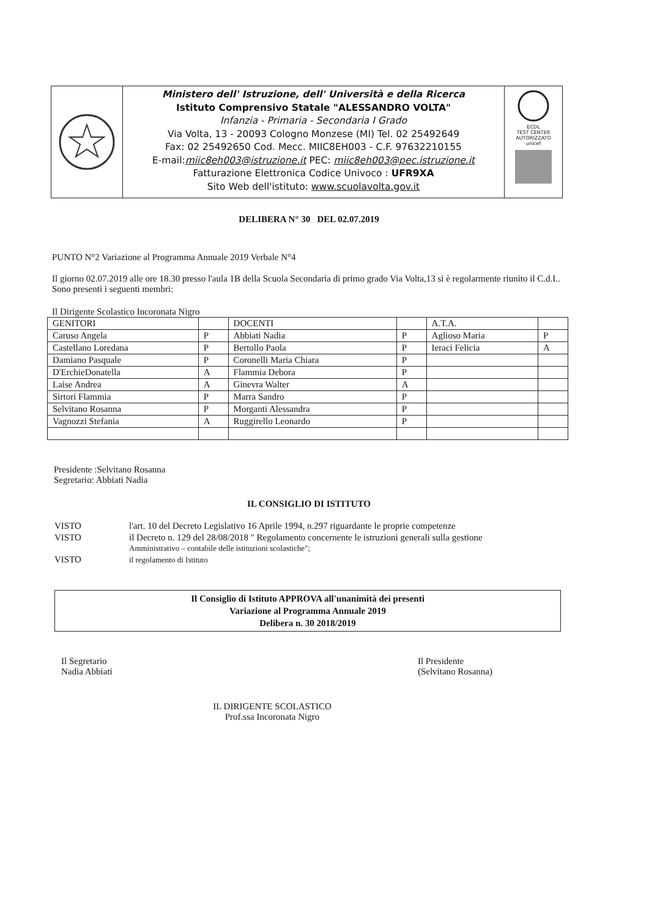Ministero dell' Istruzione, dell' Università e della Ricerca
Istituto Comprensivo Statale "ALESSANDRO VOLTA"
Infanzia - Primaria - Secondaria I Grado
Via Volta, 13 - 20093 Cologno Monzese (MI) Tel. 02 25492649
Fax: 02 25492650 Cod. Mecc. MIIC8EH003 - C.F. 97632210155
E-mail:miic8eh003@istruzione.it PEC: miic8eh003@pec.istruzione.it
Fatturazione Elettronica Codice Univoco : UFR9XA
Sito Web dell'istituto: www.scuolavolta.gov.it
ECDL
TEST CENTER AUTORIZZATO
unicef
DELIBERA N° 30 DEL 02.07.2019
PUNTO N°2 Variazione al Programma Annuale 2019 Verbale N°4
Il giorno 02.07.2019 alle ore 18.30 presso l'aula 1B della Scuola Secondaria di primo grado Via Volta,13 si è regolarmente riunito il C.d.I..
Sono presenti i seguenti membri:
Il Dirigente Scolastico Incoronata Nigro
| GENITORI | | DOCENTI | | A.T.A. | |
| Caruso Angela | P | Abbiati Nadia | P | Aglioso Maria | P |
| Castellano Loredana | P | Bertollo Paola | P | Ieraci Felicia | A |
| Damiano Pasquale | P | Coronelli Maria Chiara | P | | |
| D'ErchieDonatella | A | Flammia Debora | P | | |
| Laise Andrea | A | Ginevra Walter | A | | |
| Sirtori Flammia | P | Marra Sandro | P | | |
| Selvitano Rosanna | P | Morganti Alessandra | P | | |
| Vagnozzi Stefania | A | Ruggirello Leonardo | P | | |
Presidente :Selvitano Rosanna
Segretario: Abbiati Nadia
IL CONSIGLIO DI ISTITUTO
| VISTO | l'art. 10 del Decreto Legislativo 16 Aprile 1994, n.297 riguardante le proprie competenze |
| VISTO | il Decreto n. 129 del 28/08/2018 " Regolamento concernente le istruzioni generali sulla gestione Amministrativo – contabile delle istituzioni scolastiche"; |
| VISTO | il regolamento di Istituto |
Il Consiglio di Istituto APPROVA all'unanimità dei presenti
Variazione al Programma Annuale 2019
Delibera n. 30 2018/2019
Il Segretario
Nadia Abbiati
Il Presidente
(Selvitano Rosanna)
IL DIRIGENTE SCOLASTICO
Prof.ssa Incoronata Nigro